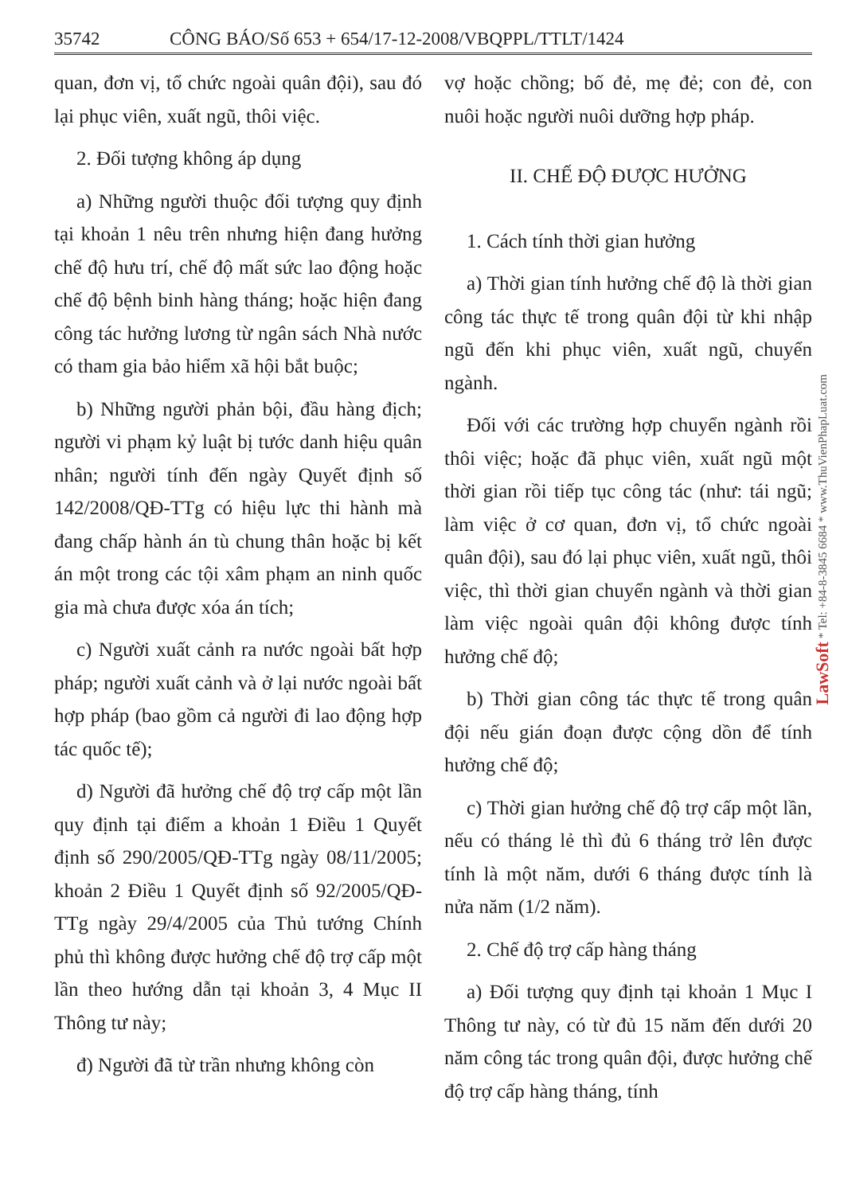35742 CÔNG BÁO/Số 653 + 654/17-12-2008/VBQPPL/TTLT/1424
quan, đơn vị, tổ chức ngoài quân đội), sau đó lại phục viên, xuất ngũ, thôi việc.
2. Đối tượng không áp dụng
a) Những người thuộc đối tượng quy định tại khoản 1 nêu trên nhưng hiện đang hưởng chế độ hưu trí, chế độ mất sức lao động hoặc chế độ bệnh binh hàng tháng; hoặc hiện đang công tác hưởng lương từ ngân sách Nhà nước có tham gia bảo hiểm xã hội bắt buộc;
b) Những người phản bội, đầu hàng địch; người vi phạm kỷ luật bị tước danh hiệu quân nhân; người tính đến ngày Quyết định số 142/2008/QĐ-TTg có hiệu lực thi hành mà đang chấp hành án tù chung thân hoặc bị kết án một trong các tội xâm phạm an ninh quốc gia mà chưa được xóa án tích;
c) Người xuất cảnh ra nước ngoài bất hợp pháp; người xuất cảnh và ở lại nước ngoài bất hợp pháp (bao gồm cả người đi lao động hợp tác quốc tế);
d) Người đã hưởng chế độ trợ cấp một lần quy định tại điểm a khoản 1 Điều 1 Quyết định số 290/2005/QĐ-TTg ngày 08/11/2005; khoản 2 Điều 1 Quyết định số 92/2005/QĐ-TTg ngày 29/4/2005 của Thủ tướng Chính phủ thì không được hưởng chế độ trợ cấp một lần theo hướng dẫn tại khoản 3, 4 Mục II Thông tư này;
đ) Người đã từ trần nhưng không còn
vợ hoặc chồng; bố đẻ, mẹ đẻ; con đẻ, con nuôi hoặc người nuôi dưỡng hợp pháp.
II. CHẾ ĐỘ ĐƯỢC HƯỞNG
1. Cách tính thời gian hưởng
a) Thời gian tính hưởng chế độ là thời gian công tác thực tế trong quân đội từ khi nhập ngũ đến khi phục viên, xuất ngũ, chuyển ngành.
Đối với các trường hợp chuyển ngành rồi thôi việc; hoặc đã phục viên, xuất ngũ một thời gian rồi tiếp tục công tác (như: tái ngũ; làm việc ở cơ quan, đơn vị, tổ chức ngoài quân đội), sau đó lại phục viên, xuất ngũ, thôi việc, thì thời gian chuyển ngành và thời gian làm việc ngoài quân đội không được tính hưởng chế độ;
b) Thời gian công tác thực tế trong quân đội nếu gián đoạn được cộng dồn để tính hưởng chế độ;
c) Thời gian hưởng chế độ trợ cấp một lần, nếu có tháng lẻ thì đủ 6 tháng trở lên được tính là một năm, dưới 6 tháng được tính là nửa năm (1/2 năm).
2. Chế độ trợ cấp hàng tháng
a) Đối tượng quy định tại khoản 1 Mục I Thông tư này, có từ đủ 15 năm đến dưới 20 năm công tác trong quân đội, được hưởng chế độ trợ cấp hàng tháng, tính
LawSoft * Tel: +84-8-3845 6684 * www.ThuVienPhapLuat.com